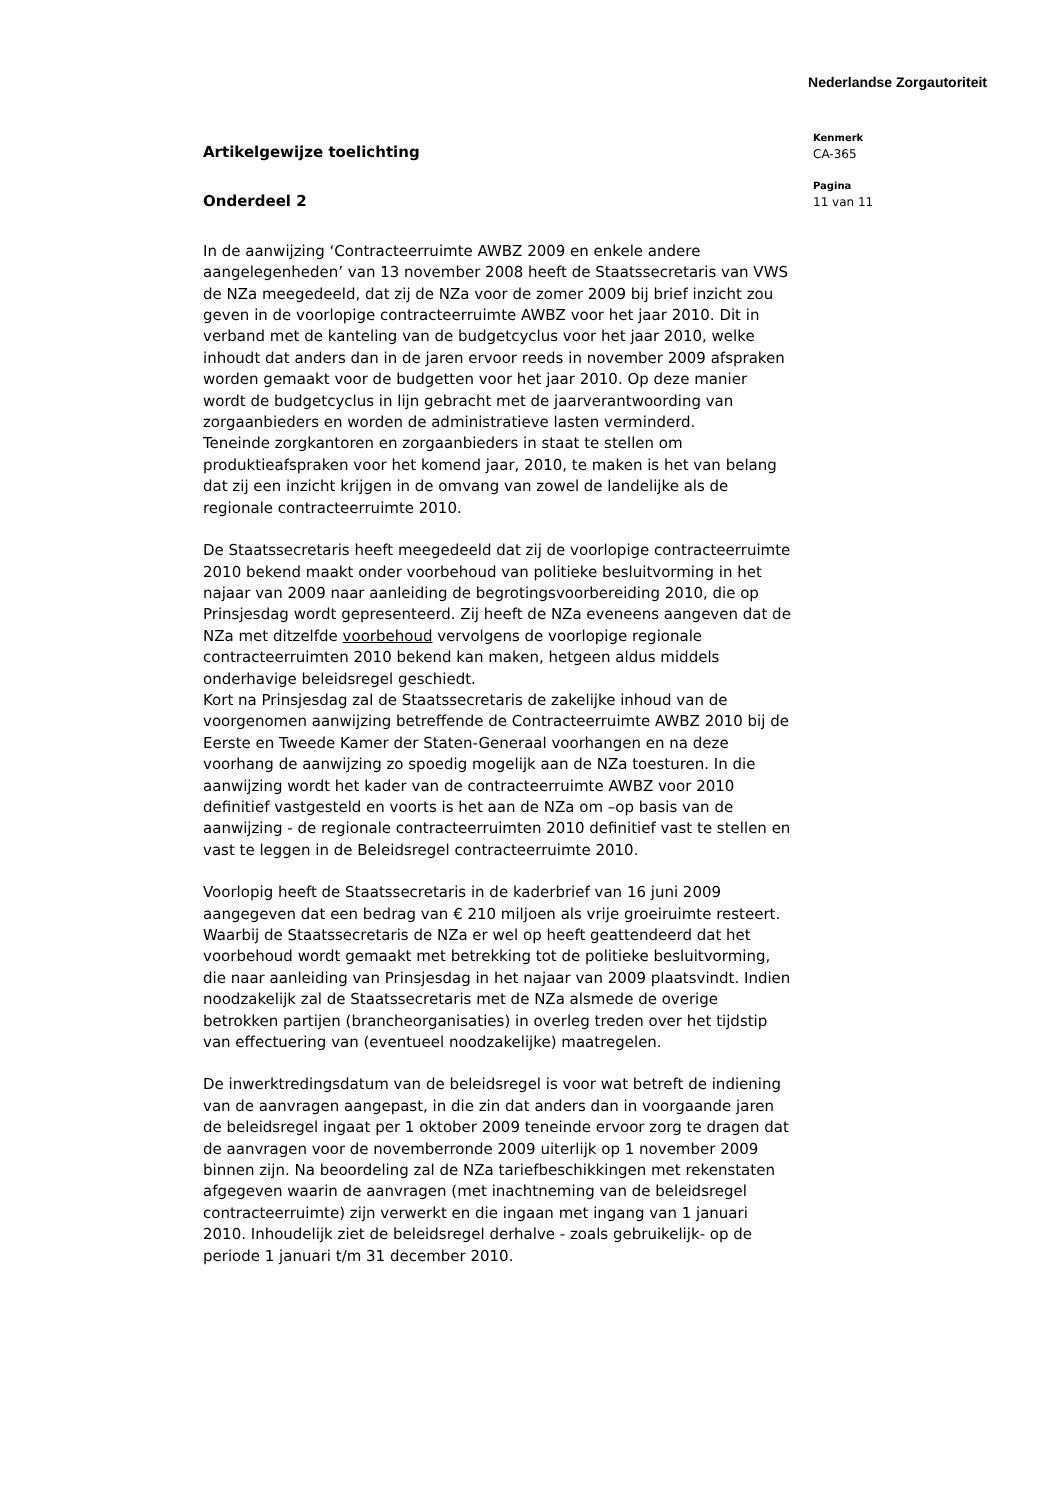Nederlandse Zorgautoriteit
Artikelgewijze toelichting
Onderdeel 2
In de aanwijzing ‘Contracteerruimte AWBZ 2009 en enkele andere aangelegenheden’ van 13 november 2008 heeft de Staatssecretaris van VWS de NZa meegedeeld, dat zij de NZa voor de zomer 2009 bij brief inzicht zou geven in de voorlopige contracteerruimte AWBZ voor het jaar 2010. Dit in verband met de kanteling van de budgetcyclus voor het jaar 2010, welke inhoudt dat anders dan in de jaren ervoor reeds in november 2009 afspraken worden gemaakt voor de budgetten voor het jaar 2010. Op deze manier wordt de budgetcyclus in lijn gebracht met de jaarverantwoording van zorgaanbieders en worden de administratieve lasten verminderd.
Teneinde zorgkantoren en zorgaanbieders in staat te stellen om produktieafspraken voor het komend jaar, 2010, te maken is het van belang dat zij een inzicht krijgen in de omvang van zowel de landelijke als de regionale contracteerruimte 2010.
De Staatssecretaris heeft meegedeeld dat zij de voorlopige contracteerruimte 2010 bekend maakt onder voorbehoud van politieke besluitvorming in het najaar van 2009 naar aanleiding de begrotingsvoorbereiding 2010, die op Prinsjesdag wordt gepresenteerd. Zij heeft de NZa eveneens aangeven dat de NZa met ditzelfde voorbehoud vervolgens de voorlopige regionale contracteerruimten 2010 bekend kan maken, hetgeen aldus middels onderhavige beleidsregel geschiedt.
Kort na Prinsjesdag zal de Staatssecretaris de zakelijke inhoud van de voorgenomen aanwijzing betreffende de Contracteerruimte AWBZ 2010 bij de Eerste en Tweede Kamer der Staten-Generaal voorhangen en na deze voorhang de aanwijzing zo spoedig mogelijk aan de NZa toesturen. In die aanwijzing wordt het kader van de contracteerruimte AWBZ voor 2010 definitief vastgesteld en voorts is het aan de NZa om –op basis van de aanwijzing - de regionale contracteerruimten 2010 definitief vast te stellen en vast te leggen in de Beleidsregel contracteerruimte 2010.
Voorlopig heeft de Staatssecretaris in de kaderbrief van 16 juni 2009 aangegeven dat een bedrag van € 210 miljoen als vrije groeiruimte resteert. Waarbij de Staatssecretaris de NZa er wel op heeft geattendeerd dat het voorbehoud wordt gemaakt met betrekking tot de politieke besluitvorming, die naar aanleiding van Prinsjesdag in het najaar van 2009 plaatsvindt. Indien noodzakelijk zal de Staatssecretaris met de NZa alsmede de overige betrokken partijen (brancheorganisaties) in overleg treden over het tijdstip van effectuering van (eventueel noodzakelijke) maatregelen.
De inwerktredingsdatum van de beleidsregel is voor wat betreft de indiening van de aanvragen aangepast, in die zin dat anders dan in voorgaande jaren de beleidsregel ingaat per 1 oktober 2009 teneinde ervoor zorg te dragen dat de aanvragen voor de novemberronde 2009 uiterlijk op 1 november 2009 binnen zijn. Na beoordeling zal de NZa tariefbeschikkingen met rekenstaten afgegeven waarin de aanvragen (met inachtneming van de beleidsregel contracteerruimte) zijn verwerkt en die ingaan met ingang van 1 januari 2010. Inhoudelijk ziet de beleidsregel derhalve - zoals gebruikelijk- op de periode 1 januari t/m 31 december 2010.
Kenmerk
CA-365
Pagina
11 van 11